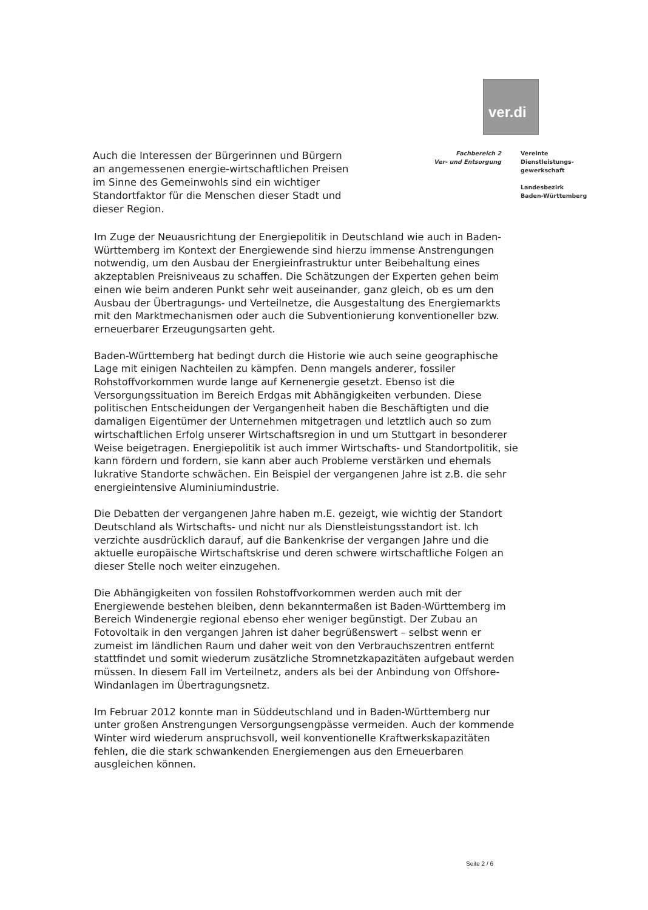ver.di
Auch die Interessen der Bürgerinnen und Bürgern an angemessenen energie-wirtschaftlichen Preisen im Sinne des Gemeinwohls sind ein wichtiger Standortfaktor für die Menschen dieser Stadt und dieser Region.
Fachbereich 2
Ver- und Entsorgung
Vereinte
Dienstleistungs-
gewerkschaft
Landesbezirk
Baden-Württemberg
Im Zuge der Neuausrichtung der Energiepolitik in Deutschland wie auch in Baden-Württemberg im Kontext der Energiewende sind hierzu immense Anstrengungen notwendig, um den Ausbau der Energieinfrastruktur unter Beibehaltung eines akzeptablen Preisniveaus zu schaffen. Die Schätzungen der Experten gehen beim einen wie beim anderen Punkt sehr weit auseinander, ganz gleich, ob es um den Ausbau der Übertragungs- und Verteilnetze, die Ausgestaltung des Energiemarkts mit den Marktmechanismen oder auch die Subventionierung konventioneller bzw. erneuerbarer Erzeugungsarten geht.
Baden-Württemberg hat bedingt durch die Historie wie auch seine geographische Lage mit einigen Nachteilen zu kämpfen. Denn mangels anderer, fossiler Rohstoffvorkommen wurde lange auf Kernenergie gesetzt. Ebenso ist die Versorgungssituation im Bereich Erdgas mit Abhängigkeiten verbunden. Diese politischen Entscheidungen der Vergangenheit haben die Beschäftigten und die damaligen Eigentümer der Unternehmen mitgetragen und letztlich auch so zum wirtschaftlichen Erfolg unserer Wirtschaftsregion in und um Stuttgart in besonderer Weise beigetragen. Energiepolitik ist auch immer Wirtschafts- und Standortpolitik, sie kann fördern und fordern, sie kann aber auch Probleme verstärken und ehemals lukrative Standorte schwächen. Ein Beispiel der vergangenen Jahre ist z.B. die sehr energieintensive Aluminiumindustrie.
Die Debatten der vergangenen Jahre haben m.E. gezeigt, wie wichtig der Standort Deutschland als Wirtschafts- und nicht nur als Dienstleistungsstandort ist. Ich verzichte ausdrücklich darauf, auf die Bankenkrise der vergangen Jahre und die aktuelle europäische Wirtschaftskrise und deren schwere wirtschaftliche Folgen an dieser Stelle noch weiter einzugehen.
Die Abhängigkeiten von fossilen Rohstoffvorkommen werden auch mit der Energiewende bestehen bleiben, denn bekanntermaßen ist Baden-Württemberg im Bereich Windenergie regional ebenso eher weniger begünstigt. Der Zubau an Fotovoltaik in den vergangen Jahren ist daher begrüßenswert – selbst wenn er zumeist im ländlichen Raum und daher weit von den Verbrauchszentren entfernt stattfindet und somit wiederum zusätzliche Stromnetzkapazitäten aufgebaut werden müssen. In diesem Fall im Verteilnetz, anders als bei der Anbindung von Offshore-Windanlagen im Übertragungsnetz.
Im Februar 2012 konnte man in Süddeutschland und in Baden-Württemberg nur unter großen Anstrengungen Versorgungsengpässe vermeiden. Auch der kommende Winter wird wiederum anspruchsvoll, weil konventionelle Kraftwerkskapazitäten fehlen, die die stark schwankenden Energiemengen aus den Erneuerbaren ausgleichen können.
Seite 2 / 6